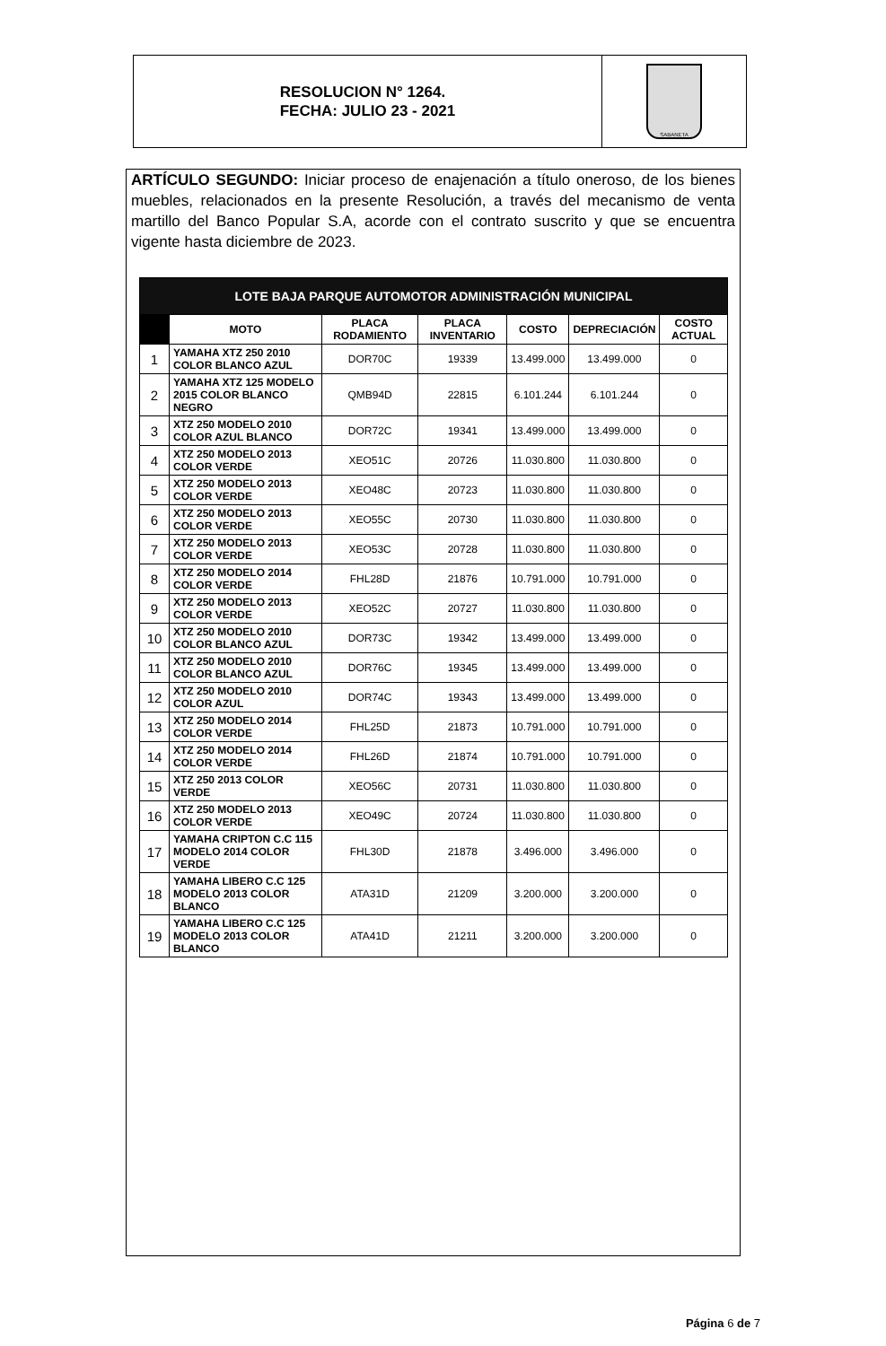RESOLUCION N° 1264.
FECHA: JULIO 23 - 2021
SABANETA
ARTÍCULO SEGUNDO: Iniciar proceso de enajenación a título oneroso, de los bienes muebles, relacionados en la presente Resolución, a través del mecanismo de venta martillo del Banco Popular S.A, acorde con el contrato suscrito y que se encuentra vigente hasta diciembre de 2023.
| LOTE BAJA PARQUE AUTOMOTOR ADMINISTRACIÓN MUNICIPAL | | | | | | |
| --- | --- | --- | --- | --- | --- | --- |
| | MOTO | PLACA RODAMIENTO | PLACA INVENTARIO | COSTO | DEPRECIACIÓN | COSTO ACTUAL |
| 1 | YAMAHA XTZ 250 2010 COLOR BLANCO AZUL | DOR70C | 19339 | 13.499.000 | 13.499.000 | 0 |
| 2 | YAMAHA XTZ 125 MODELO 2015 COLOR BLANCO NEGRO | QMB94D | 22815 | 6.101.244 | 6.101.244 | 0 |
| 3 | XTZ 250 MODELO 2010 COLOR AZUL BLANCO | DOR72C | 19341 | 13.499.000 | 13.499.000 | 0 |
| 4 | XTZ 250 MODELO 2013 COLOR VERDE | XEO51C | 20726 | 11.030.800 | 11.030.800 | 0 |
| 5 | XTZ 250 MODELO 2013 COLOR VERDE | XEO48C | 20723 | 11.030.800 | 11.030.800 | 0 |
| 6 | XTZ 250 MODELO 2013 COLOR VERDE | XEO55C | 20730 | 11.030.800 | 11.030.800 | 0 |
| 7 | XTZ 250 MODELO 2013 COLOR VERDE | XEO53C | 20728 | 11.030.800 | 11.030.800 | 0 |
| 8 | XTZ 250 MODELO 2014 COLOR VERDE | FHL28D | 21876 | 10.791.000 | 10.791.000 | 0 |
| 9 | XTZ 250 MODELO 2013 COLOR VERDE | XEO52C | 20727 | 11.030.800 | 11.030.800 | 0 |
| 10 | XTZ 250 MODELO 2010 COLOR BLANCO AZUL | DOR73C | 19342 | 13.499.000 | 13.499.000 | 0 |
| 11 | XTZ 250 MODELO 2010 COLOR BLANCO AZUL | DOR76C | 19345 | 13.499.000 | 13.499.000 | 0 |
| 12 | XTZ 250 MODELO 2010 COLOR AZUL | DOR74C | 19343 | 13.499.000 | 13.499.000 | 0 |
| 13 | XTZ 250 MODELO 2014 COLOR VERDE | FHL25D | 21873 | 10.791.000 | 10.791.000 | 0 |
| 14 | XTZ 250 MODELO 2014 COLOR VERDE | FHL26D | 21874 | 10.791.000 | 10.791.000 | 0 |
| 15 | XTZ 250 2013 COLOR VERDE | XEO56C | 20731 | 11.030.800 | 11.030.800 | 0 |
| 16 | XTZ 250 MODELO 2013 COLOR VERDE | XEO49C | 20724 | 11.030.800 | 11.030.800 | 0 |
| 17 | YAMAHA CRIPTON C.C 115 MODELO 2014 COLOR VERDE | FHL30D | 21878 | 3.496.000 | 3.496.000 | 0 |
| 18 | YAMAHA LIBERO C.C 125 MODELO 2013 COLOR BLANCO | ATA31D | 21209 | 3.200.000 | 3.200.000 | 0 |
| 19 | YAMAHA LIBERO C.C 125 MODELO 2013 COLOR BLANCO | ATA41D | 21211 | 3.200.000 | 3.200.000 | 0 |
Página 6 de 7